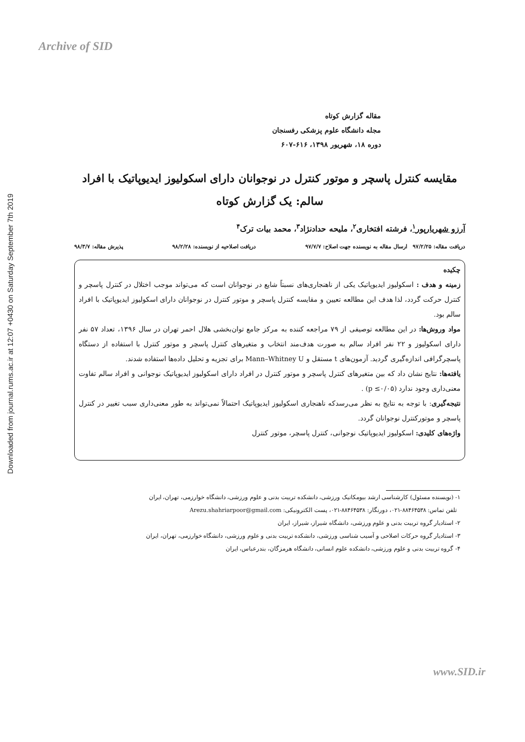Archive of SID
Downloaded from journal.rums.ac.ir at 12:07 +0430 on Saturday September 7th 2019
مقاله گزارش کوتاه
مجله دانشگاه علوم پزشکی رفسنجان
دوره ۱۸، شهریور ۱۳۹۸، ۶۱۶-۶۰۷
مقایسه کنترل پاسچر و موتور کنترل در نوجوانان دارای اسکولیوز ایدیوپاتیک با افراد سالم: یک گزارش کوتاه
آرزو شهریارپور<sup>۱</sup>، فرشته افتخاری<sup>۲</sup>، ملیحه حدادنژاد<sup>۳</sup>، محمد بیات ترک<sup>۴</sup>
دریافت مقاله: ۹۷/۲/۲۵ ارسال مقاله به نویسنده جهت اصلاح: ۹۷/۷/۷ دریافت اصلاحیه از نویسنده: ۹۸/۲/۲۸ پذیرش مقاله: ۹۸/۳/۷
چکیده
زمینه و هدف : اسکولیوز ایدیوپاتیک یکی از ناهنجاری‌های نسبتاً شایع در نوجوانان است که می‌تواند موجب اختلال در کنترل پاسچر و کنترل حرکت گردد، لذا هدف این مطالعه تعیین و مقایسه کنترل پاسچر و موتور کنترل در نوجوانان دارای اسکولیوز ایدیوپاتیک با افراد سالم بود.
مواد وروش‌ها: در این مطالعه توصیفی از ۷۹ مراجعه کننده به مرکز جامع توان‌بخشی هلال احمر تهران در سال ۱۳۹۶، تعداد ۵۷ نفر دارای اسکولیوز و ۲۲ نفر افراد سالم به صورت هدف‌مند انتخاب و متغیرهای کنترل پاسچر و موتور کنترل با استفاده از دستگاه پاسچرگرافی اندازه‌گیری گردید. آزمون‌های t مستقل و Mann–Whitney U برای تجزیه و تحلیل داده‌ها استفاده شدند.
یافته‌ها: نتایج نشان داد که بین متغیرهای کنترل پاسچر و موتور کنترل در افراد دارای اسکولیوز ایدیوپاتیک نوجوانی و افراد سالم تفاوت معنی‌داری وجود ندارد (p ≤۰/۰۵) .
نتیجه‌گیری: با توجه به نتایج به نظر می‌رسدکه ناهنجاری اسکولیوز ایدیوپاتیک احتمالاً نمی‌تواند به طور معنی‌داری سبب تغییر در کنترل پاسچر و موتورکنترل نوجوانان گردد.
واژه‌های کلیدی: اسکولیوز ایدیوپاتیک نوجوانی، کنترل پاسچر، موتور کنترل
۱- (نویسنده مسئول) کارشناسی ارشد بیومکانیک ورزشی، دانشکده تربیت بدنی و علوم ورزشی، دانشگاه خوارزمی، تهران، ایران
تلفن تماس: ۸۸۴۶۴۵۳۸-۰۲۱، دورنگار: ۸۸۴۶۴۵۳۸-۰۲۱، پست الکترونیکی: Arezu.shahriarpoor@gmail.com
۲- استادیار گروه تربیت بدنی و علوم ورزشی، دانشگاه شیراز، شیراز، ایران
۳- استادیار گروه حرکات اصلاحی و آسیب شناسی ورزشی، دانشکده تربیت بدنی و علوم ورزشی، دانشگاه خوارزمی، تهران، ایران
۴- گروه تربیت بدنی و علوم ورزشی، دانشکده علوم انسانی، دانشگاه هرمزگان، بندرعباس، ایران
www.SID.ir